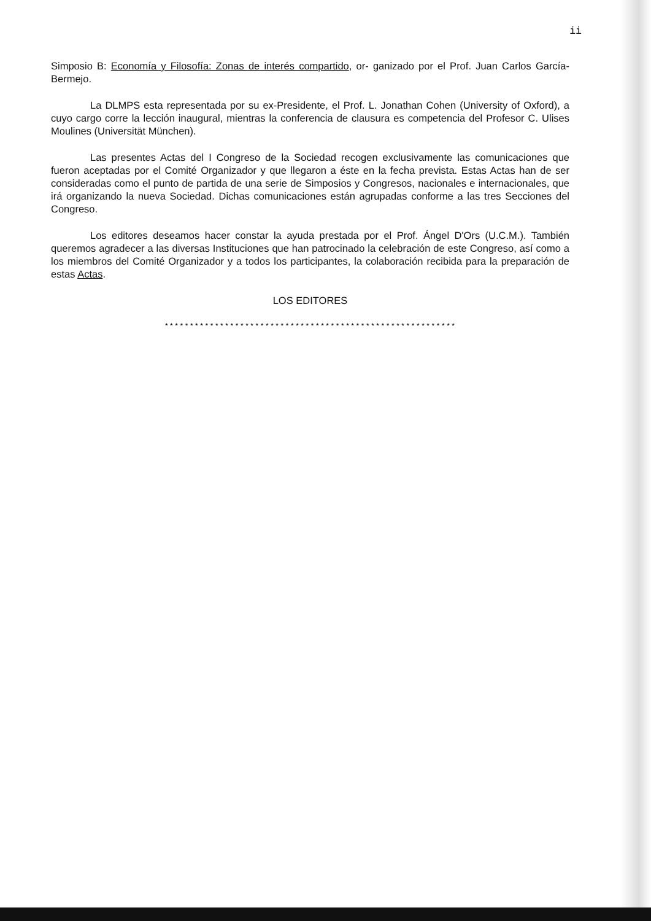ii
Simposio B: Economía y Filosofía: Zonas de interés compartido, or- ganizado por el Prof. Juan Carlos García-Bermejo.
La DLMPS esta representada por su ex-Presidente, el Prof. L. Jonathan Cohen (University of Oxford), a cuyo cargo corre la lección inaugural, mientras la conferencia de clausura es competencia del Profesor C. Ulises Moulines (Universität München).
Las presentes Actas del I Congreso de la Sociedad recogen exclusivamente las comunicaciones que fueron aceptadas por el Comité Organizador y que llegaron a éste en la fecha prevista. Estas Actas han de ser consideradas como el punto de partida de una serie de Simposios y Congresos, nacionales e internacionales, que irá organizando la nueva Sociedad. Dichas comunicaciones están agrupadas conforme a las tres Secciones del Congreso.
Los editores deseamos hacer constar la ayuda prestada por el Prof. Ángel D'Ors (U.C.M.). También queremos agradecer a las diversas Instituciones que han patrocinado la celebración de este Congreso, así como a los miembros del Comité Organizador y a todos los participantes, la colaboración recibida para la preparación de estas Actas.
LOS EDITORES
**********************************************************